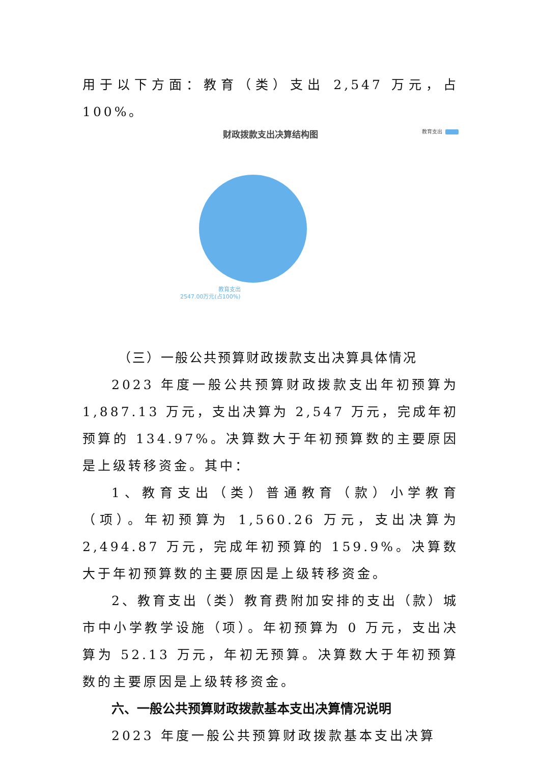用于以下方面：教育（类）支出 2,547 万元，占 100%。
财政拨款支出决算结构图
教育支出
教育支出
2547.00万元(占100%)
（三）一般公共预算财政拨款支出决算具体情况
2023 年度一般公共预算财政拨款支出年初预算为 1,887.13 万元，支出决算为 2,547 万元，完成年初预算的 134.97%。决算数大于年初预算数的主要原因是上级转移资金。其中：
1、教育支出（类）普通教育（款）小学教育（项）。年初预算为 1,560.26 万元，支出决算为 2,494.87 万元，完成年初预算的 159.9%。决算数大于年初预算数的主要原因是上级转移资金。
2、教育支出（类）教育费附加安排的支出（款）城市中小学教学设施（项）。年初预算为 0 万元，支出决算为 52.13 万元，年初无预算。决算数大于年初预算数的主要原因是上级转移资金。
六、一般公共预算财政拨款基本支出决算情况说明
2023 年度一般公共预算财政拨款基本支出决算